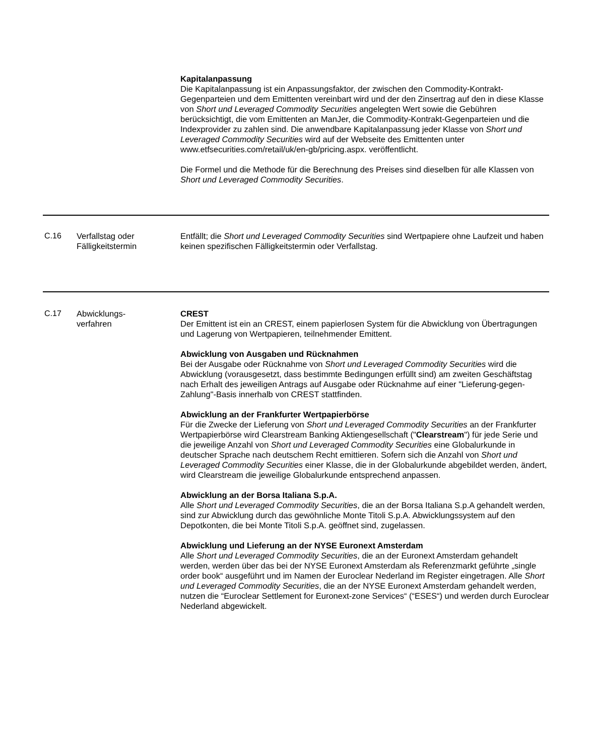| | | Kapitalanpassung Die Kapitalanpassung ist ein Anpassungsfaktor, der zwischen den Commodity-Kontrakt-Gegenparteien und dem Emittenten vereinbart wird und der den Zinsertrag auf den in diese Klasse von Short und Leveraged Commodity Securities angelegten Wert sowie die Gebühren berücksichtigt, die vom Emittenten an ManJer, die Commodity-Kontrakt-Gegenparteien und die Indexprovider zu zahlen sind. Die anwendbare Kapitalanpassung jeder Klasse von Short und Leveraged Commodity Securities wird auf der Webseite des Emittenten unter www.etfsecurities.com/retail/uk/en-gb/pricing.aspx. veröffentlicht. Die Formel und die Methode für die Berechnung des Preises sind dieselben für alle Klassen von Short und Leveraged Commodity Securities . |
| C.16 | Verfallstag oder Fälligkeitstermin | Entfällt; die Short und Leveraged Commodity Securities sind Wertpapiere ohne Laufzeit und haben keinen spezifischen Fälligkeitstermin oder Verfallstag. |
| C.17 | Abwicklungs- verfahren | CREST Der Emittent ist ein an CREST, einem papierlosen System für die Abwicklung von Übertragungen und Lagerung von Wertpapieren, teilnehmender Emittent. Abwicklung von Ausgaben und Rücknahmen Bei der Ausgabe oder Rücknahme von Short und Leveraged Commodity Securities wird die Abwicklung (vorausgesetzt, dass bestimmte Bedingungen erfüllt sind) am zweiten Geschäftstag nach Erhalt des jeweiligen Antrags auf Ausgabe oder Rücknahme auf einer "Lieferung-gegen-Zahlung"-Basis innerhalb von CREST stattfinden. Abwicklung an der Frankfurter Wertpapierbörse Für die Zwecke der Lieferung von Short und Leveraged Commodity Securities an der Frankfurter Wertpapierbörse wird Clearstream Banking Aktiengesellschaft (" Clearstream ") für jede Serie und die jeweilige Anzahl von Short und Leveraged Commodity Securities eine Globalurkunde in deutscher Sprache nach deutschem Recht emittieren. Sofern sich die Anzahl von Short und Leveraged Commodity Securities einer Klasse, die in der Globalurkunde abgebildet werden, ändert, wird Clearstream die jeweilige Globalurkunde entsprechend anpassen. Abwicklung an der Borsa Italiana S.p.A. Alle Short und Leveraged Commodity Securities , die an der Borsa Italiana S.p.A gehandelt werden, sind zur Abwicklung durch das gewöhnliche Monte Titoli S.p.A. Abwicklungssystem auf den Depotkonten, die bei Monte Titoli S.p.A. geöffnet sind, zugelassen. Abwicklung und Lieferung an der NYSE Euronext Amsterdam Alle Short und Leveraged Commodity Securities , die an der Euronext Amsterdam gehandelt werden, werden über das bei der NYSE Euronext Amsterdam als Referenzmarkt geführte „single order book“ ausgeführt und im Namen der Euroclear Nederland im Register eingetragen. Alle Short und Leveraged Commodity Securities , die an der NYSE Euronext Amsterdam gehandelt werden, nutzen die “Euroclear Settlement for Euronext-zone Services“ (“ESES“) und werden durch Euroclear Nederland abgewickelt. |